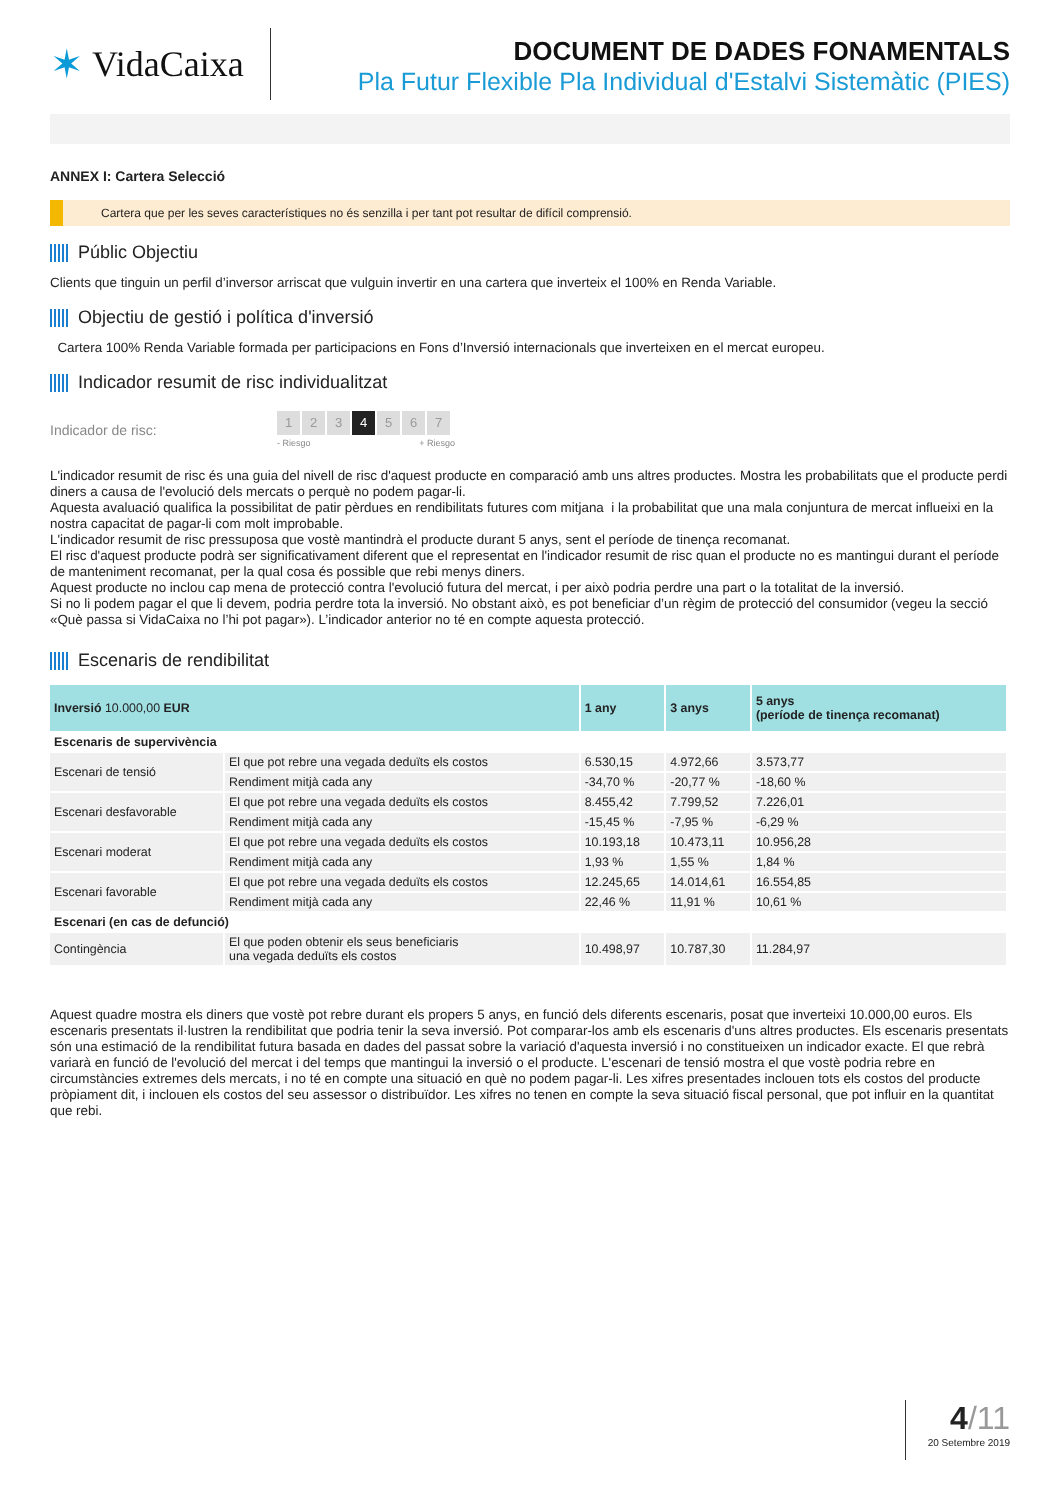✶ VidaCaixa
DOCUMENT DE DADES FONAMENTALS
Pla Futur Flexible Pla Individual d'Estalvi Sistemàtic (PIES)
ANNEX I: Cartera Selecció
Cartera que per les seves característiques no és senzilla i per tant pot resultar de difícil comprensió.
Públic Objectiu
Clients que tinguin un perfil d’inversor arriscat que vulguin invertir en una cartera que inverteix el 100% en Renda Variable.
Objectiu de gestió i política d'inversió
Cartera 100% Renda Variable formada per participacions en Fons d’Inversió internacionals que inverteixen en el mercat europeu.
Indicador resumit de risc individualitzat
Indicador de risc:
1 2 3 4 5 6 7
- Riesgo + Riesgo
L'indicador resumit de risc és una guia del nivell de risc d'aquest producte en comparació amb uns altres productes. Mostra les probabilitats que el producte perdi diners a causa de l'evolució dels mercats o perquè no podem pagar-li.
Aquesta avaluació qualifica la possibilitat de patir pèrdues en rendibilitats futures com mitjana i la probabilitat que una mala conjuntura de mercat influeixi en la nostra capacitat de pagar-li com molt improbable.
L'indicador resumit de risc pressuposa que vostè mantindrà el producte durant 5 anys, sent el període de tinença recomanat.
El risc d'aquest producte podrà ser significativament diferent que el representat en l'indicador resumit de risc quan el producte no es mantingui durant el període de manteniment recomanat, per la qual cosa és possible que rebi menys diners.
Aquest producte no inclou cap mena de protecció contra l'evolució futura del mercat, i per això podria perdre una part o la totalitat de la inversió.
Si no li podem pagar el que li devem, podria perdre tota la inversió. No obstant això, es pot beneficiar d’un règim de protecció del consumidor (vegeu la secció «Què passa si VidaCaixa no l’hi pot pagar»). L’indicador anterior no té en compte aquesta protecció.
Escenaris de rendibilitat
| Inversió 10.000,00 EUR | | 1 any | 3 anys | 5 anys (període de tinença recomanat) |
| --- | --- | --- | --- | --- |
| Escenaris de supervivència | | | | |
| Escenari de tensió | El que pot rebre una vegada deduïts els costos | 6.530,15 | 4.972,66 | 3.573,77 |
| | Rendiment mitjà cada any | -34,70 % | -20,77 % | -18,60 % |
| Escenari desfavorable | El que pot rebre una vegada deduïts els costos | 8.455,42 | 7.799,52 | 7.226,01 |
| | Rendiment mitjà cada any | -15,45 % | -7,95 % | -6,29 % |
| Escenari moderat | El que pot rebre una vegada deduïts els costos | 10.193,18 | 10.473,11 | 10.956,28 |
| | Rendiment mitjà cada any | 1,93 % | 1,55 % | 1,84 % |
| Escenari favorable | El que pot rebre una vegada deduïts els costos | 12.245,65 | 14.014,61 | 16.554,85 |
| | Rendiment mitjà cada any | 22,46 % | 11,91 % | 10,61 % |
| Escenari (en cas de defunció) | | | | |
| Contingència | El que poden obtenir els seus beneficiaris una vegada deduïts els costos | 10.498,97 | 10.787,30 | 11.284,97 |
Aquest quadre mostra els diners que vostè pot rebre durant els propers 5 anys, en funció dels diferents escenaris, posat que inverteixi 10.000,00 euros. Els escenaris presentats il·lustren la rendibilitat que podria tenir la seva inversió. Pot comparar-los amb els escenaris d'uns altres productes. Els escenaris presentats són una estimació de la rendibilitat futura basada en dades del passat sobre la variació d'aquesta inversió i no constitueixen un indicador exacte. El que rebrà variarà en funció de l'evolució del mercat i del temps que mantingui la inversió o el producte. L'escenari de tensió mostra el que vostè podria rebre en circumstàncies extremes dels mercats, i no té en compte una situació en què no podem pagar-li. Les xifres presentades inclouen tots els costos del producte pròpiament dit, i inclouen els costos del seu assessor o distribuïdor. Les xifres no tenen en compte la seva situació fiscal personal, que pot influir en la quantitat que rebi.
4/11
20 Setembre 2019